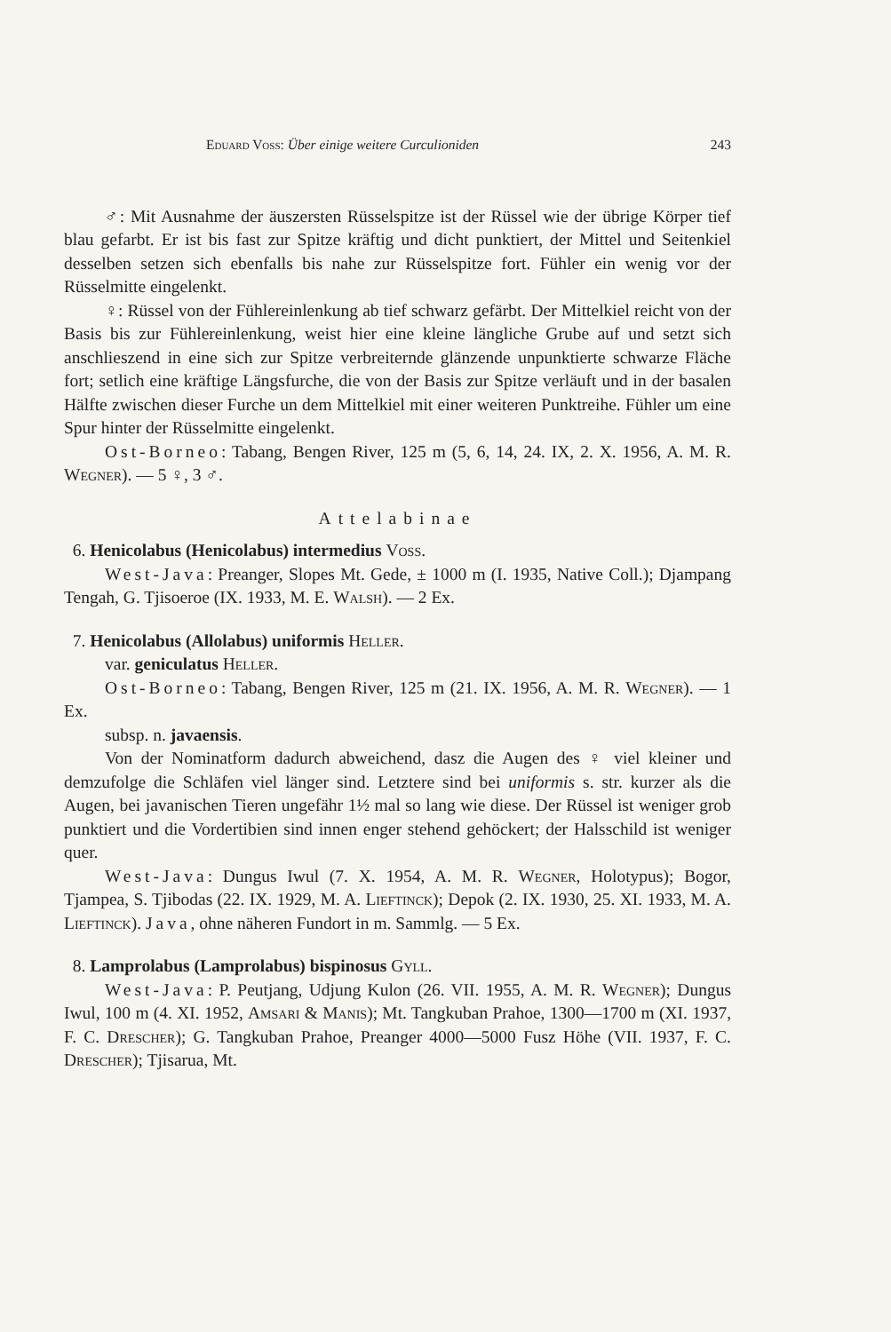Eduard Voss: Über einige weitere Curculioniden 243
♂: Mit Ausnahme der äuszersten Rüsselspitze ist der Rüssel wie der übrige Körper tief blau gefarbt. Er ist bis fast zur Spitze kräftig und dicht punktiert, der Mittel und Seitenkiel desselben setzen sich ebenfalls bis nahe zur Rüsselspitze fort. Fühler ein wenig vor der Rüsselmitte eingelenkt.
♀: Rüssel von der Fühlereinlenkung ab tief schwarz gefärbt. Der Mittelkiel reicht von der Basis bis zur Fühlereinlenkung, weist hier eine kleine längliche Grube auf und setzt sich anschlieszend in eine sich zur Spitze verbreiternde glänzende unpunktierte schwarze Fläche fort; setlich eine kräftige Längsfurche, die von der Basis zur Spitze verläuft und in der basalen Hälfte zwischen dieser Furche un dem Mittelkiel mit einer weiteren Punktreihe. Fühler um eine Spur hinter der Rüsselmitte eingelenkt.
Ost-Borneo: Tabang, Bengen River, 125 m (5, 6, 14, 24. IX, 2. X. 1956, A. M. R. Wegner). — 5 ♀, 3 ♂.
Attelabinae
6. Henicolabus (Henicolabus) intermedius Voss.
West-Java: Preanger, Slopes Mt. Gede, ± 1000 m (I. 1935, Native Coll.); Djampang Tengah, G. Tjisoeroe (IX. 1933, M. E. Walsh). — 2 Ex.
7. Henicolabus (Allolabus) uniformis Heller.
var. geniculatus Heller.
Ost-Borneo: Tabang, Bengen River, 125 m (21. IX. 1956, A. M. R. Wegner). — 1 Ex.
subsp. n. javaensis.
Von der Nominatform dadurch abweichend, dasz die Augen des ♀ viel kleiner und demzufolge die Schläfen viel länger sind. Letztere sind bei uniformis s. str. kurzer als die Augen, bei javanischen Tieren ungefähr 1½ mal so lang wie diese. Der Rüssel ist weniger grob punktiert und die Vordertibien sind innen enger stehend gehöckert; der Halsschild ist weniger quer.
West-Java: Dungus Iwul (7. X. 1954, A. M. R. Wegner, Holotypus); Bogor, Tjampea, S. Tjibodas (22. IX. 1929, M. A. Lieftinck); Depok (2. IX. 1930, 25. XI. 1933, M. A. Lieftinck). Java, ohne näheren Fundort in m. Sammlg. — 5 Ex.
8. Lamprolabus (Lamprolabus) bispinosus Gyll.
West-Java: P. Peutjang, Udjung Kulon (26. VII. 1955, A. M. R. Wegner); Dungus Iwul, 100 m (4. XI. 1952, Amsari & Manis); Mt. Tangkuban Prahoe, 1300—1700 m (XI. 1937, F. C. Drescher); G. Tangkuban Prahoe, Preanger 4000—5000 Fusz Höhe (VII. 1937, F. C. Drescher); Tjisarua, Mt.